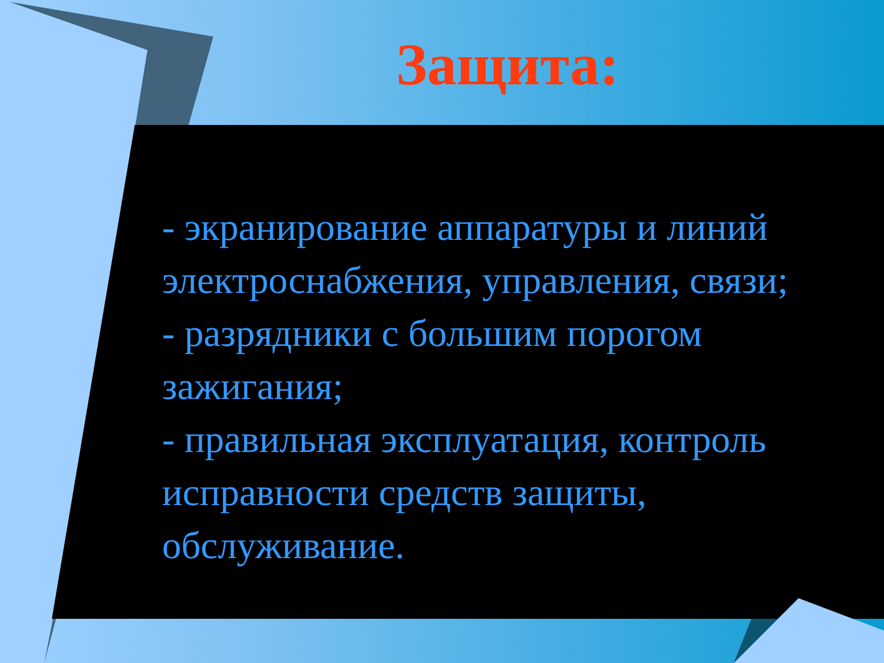Защита:
- экранирование аппаратуры и линий электроснабжения, управления, связи;
- разрядники с большим порогом зажигания;
- правильная эксплуатация, контроль исправности средств защиты, обслуживание.